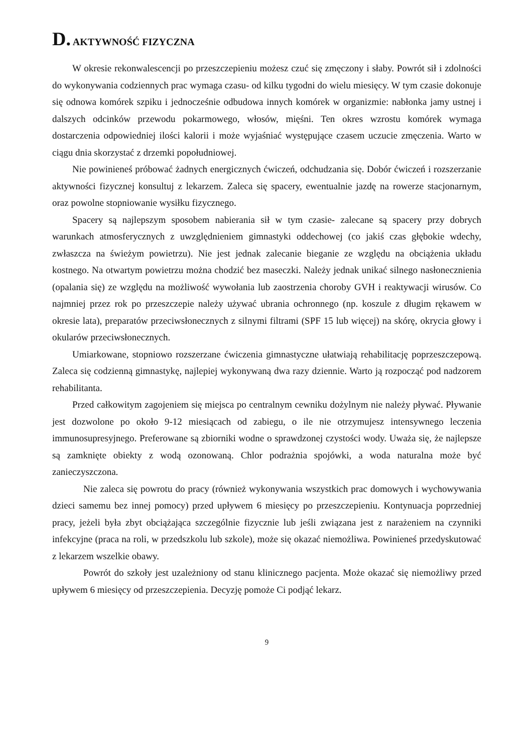D. AKTYWNOŚĆ FIZYCZNA
W okresie rekonwalescencji po przeszczepieniu możesz czuć się zmęczony i słaby. Powrót sił i zdolności do wykonywania codziennych prac wymaga czasu- od kilku tygodni do wielu miesięcy. W tym czasie dokonuje się odnowa komórek szpiku i jednocześnie odbudowa innych komórek w organizmie: nabłonka jamy ustnej i dalszych odcinków przewodu pokarmowego, włosów, mięśni. Ten okres wzrostu komórek wymaga dostarczenia odpowiedniej ilości kalorii i może wyjaśniać występujące czasem uczucie zmęczenia. Warto w ciągu dnia skorzystać z drzemki popołudniowej.
Nie powinieneś próbować żadnych energicznych ćwiczeń, odchudzania się. Dobór ćwiczeń i rozszerzanie aktywności fizycznej konsultuj z lekarzem. Zaleca się spacery, ewentualnie jazdę na rowerze stacjonarnym, oraz powolne stopniowanie wysiłku fizycznego.
Spacery są najlepszym sposobem nabierania sił w tym czasie- zalecane są spacery przy dobrych warunkach atmosferycznych z uwzględnieniem gimnastyki oddechowej (co jakiś czas głębokie wdechy, zwłaszcza na świeżym powietrzu). Nie jest jednak zalecanie bieganie ze względu na obciążenia układu kostnego. Na otwartym powietrzu można chodzić bez maseczki. Należy jednak unikać silnego nasłonecznienia (opalania się) ze względu na możliwość wywołania lub zaostrzenia choroby GVH i reaktywacji wirusów. Co najmniej przez rok po przeszczepie należy używać ubrania ochronnego (np. koszule z długim rękawem w okresie lata), preparatów przeciwsłonecznych z silnymi filtrami (SPF 15 lub więcej) na skórę, okrycia głowy i okularów przeciwsłonecznych.
Umiarkowane, stopniowo rozszerzane ćwiczenia gimnastyczne ułatwiają rehabilitację poprzeszczepową. Zaleca się codzienną gimnastykę, najlepiej wykonywaną dwa razy dziennie. Warto ją rozpocząć pod nadzorem rehabilitanta.
Przed całkowitym zagojeniem się miejsca po centralnym cewniku dożylnym nie należy pływać. Pływanie jest dozwolone po około 9-12 miesiącach od zabiegu, o ile nie otrzymujesz intensywnego leczenia immunosupresyjnego. Preferowane są zbiorniki wodne o sprawdzonej czystości wody. Uważa się, że najlepsze są zamknięte obiekty z wodą ozonowaną. Chlor podrażnia spojówki, a woda naturalna może być zanieczyszczona.
Nie zaleca się powrotu do pracy (również wykonywania wszystkich prac domowych i wychowywania dzieci samemu bez innej pomocy) przed upływem 6 miesięcy po przeszczepieniu. Kontynuacja poprzedniej pracy, jeżeli była zbyt obciążająca szczególnie fizycznie lub jeśli związana jest z narażeniem na czynniki infekcyjne (praca na roli, w przedszkolu lub szkole), może się okazać niemożliwa. Powinieneś przedyskutować z lekarzem wszelkie obawy.
Powrót do szkoły jest uzależniony od stanu klinicznego pacjenta. Może okazać się niemożliwy przed upływem 6 miesięcy od przeszczepienia. Decyzję pomoże Ci podjąć lekarz.
9